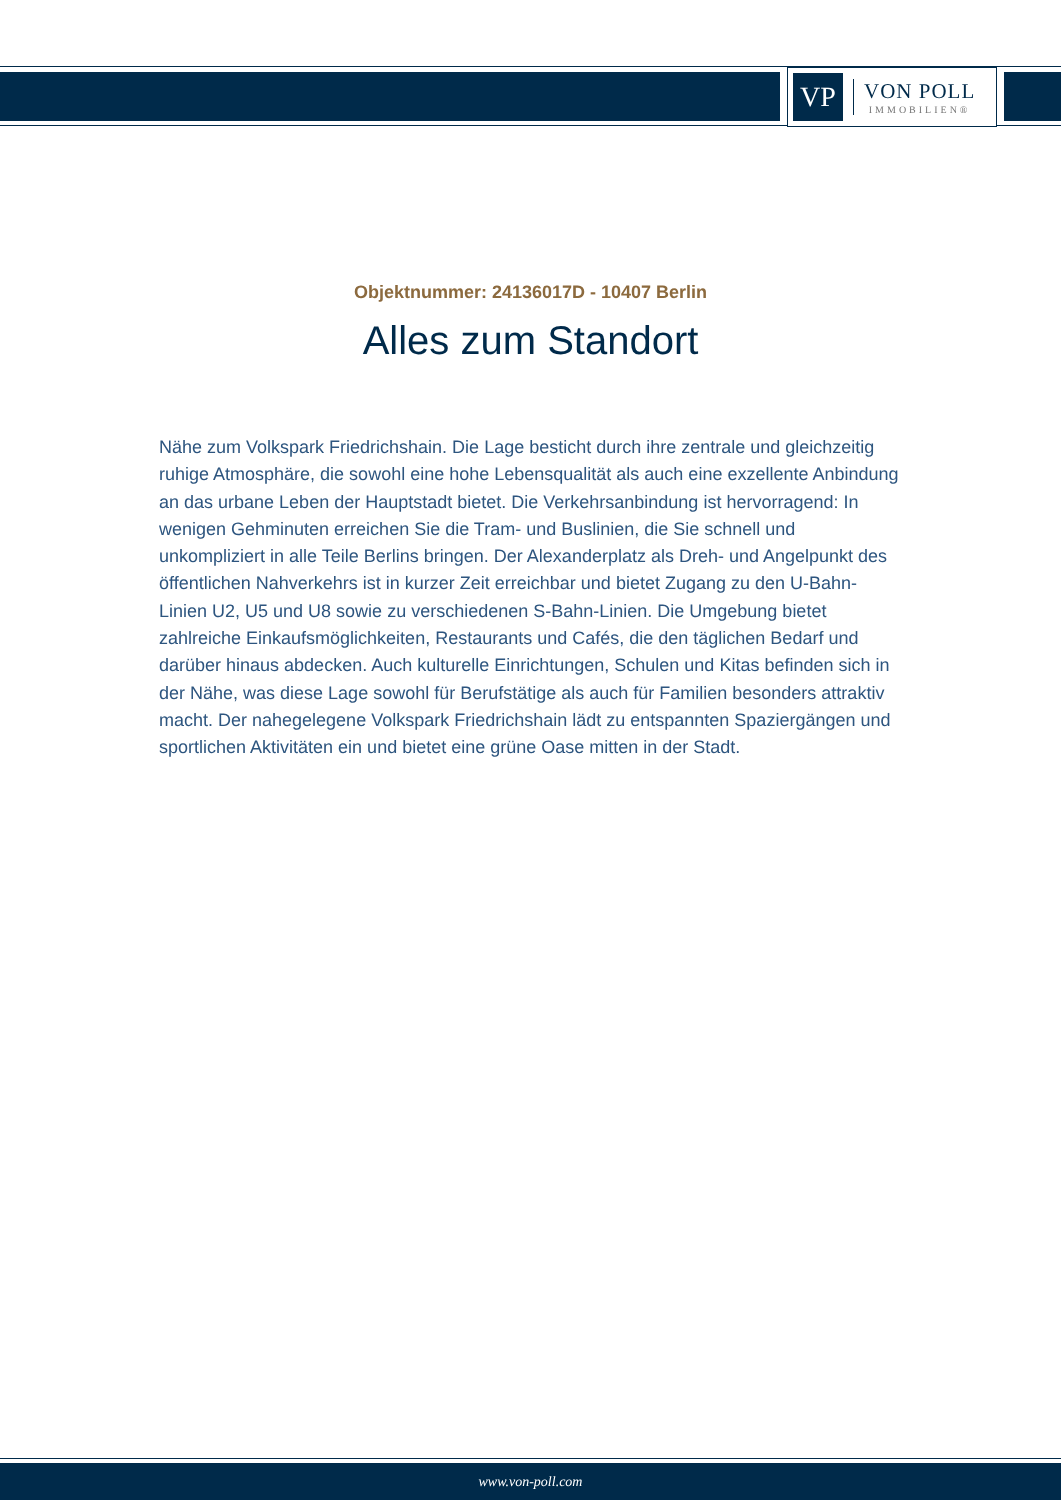VP
VON POLL
IMMOBILIEN®
Objektnummer: 24136017D - 10407 Berlin
Alles zum Standort
Nähe zum Volkspark Friedrichshain. Die Lage besticht durch ihre zentrale und gleichzeitig ruhige Atmosphäre, die sowohl eine hohe Lebensqualität als auch eine exzellente Anbindung an das urbane Leben der Hauptstadt bietet. Die Verkehrsanbindung ist hervorragend: In wenigen Gehminuten erreichen Sie die Tram- und Buslinien, die Sie schnell und unkompliziert in alle Teile Berlins bringen. Der Alexanderplatz als Dreh- und Angelpunkt des öffentlichen Nahverkehrs ist in kurzer Zeit erreichbar und bietet Zugang zu den U-Bahn-Linien U2, U5 und U8 sowie zu verschiedenen S-Bahn-Linien. Die Umgebung bietet zahlreiche Einkaufsmöglichkeiten, Restaurants und Cafés, die den täglichen Bedarf und darüber hinaus abdecken. Auch kulturelle Einrichtungen, Schulen und Kitas befinden sich in der Nähe, was diese Lage sowohl für Berufstätige als auch für Familien besonders attraktiv macht. Der nahegelegene Volkspark Friedrichshain lädt zu entspannten Spaziergängen und sportlichen Aktivitäten ein und bietet eine grüne Oase mitten in der Stadt.
www.von-poll.com